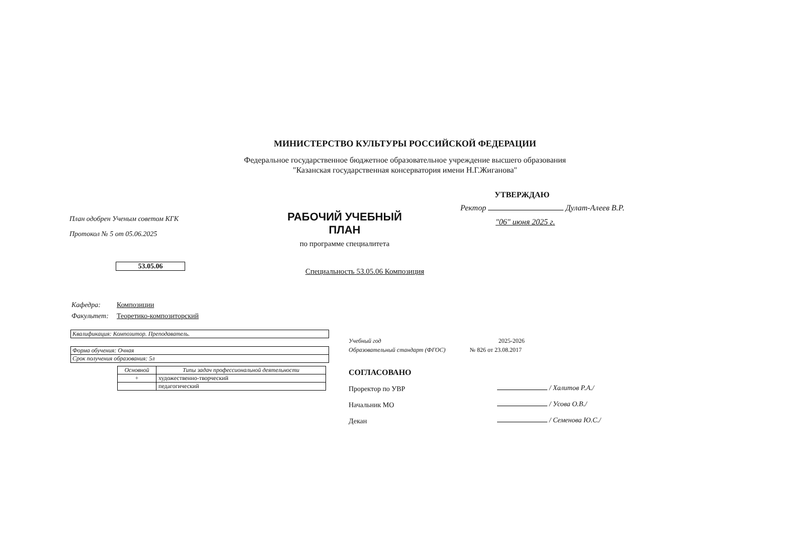МИНИСТЕРСТВО КУЛЬТУРЫ РОССИЙСКОЙ ФЕДЕРАЦИИ
Федеральное государственное бюджетное образовательное учреждение высшего образования
"Казанская государственная консерватория имени Н.Г.Жиганова"
План одобрен Ученым советом КГК
Протокол № 5 от 05.06.2025
РАБОЧИЙ УЧЕБНЫЙ
ПЛАН
по программе специалитета
Специальность 53.05.06 Композиция
УТВЕРЖДАЮ
Ректор Дулат-Алеев В.Р.
"06" июня 2025 г.
53.05.06
Кафедра: Композиции
Факультет: Теоретико-композиторский
Квалификация: Композитор. Преподаватель.
Форма обучения: Очная
Срок получения образования: 5л
| Основной | Типы задач профессиональной деятельности |
| --- | --- |
| + | художественно-творческий |
| | педагогический |
Учебный год 2025-2026
Образовательный стандарт (ФГОС) № 826 от 23.08.2017
СОГЛАСОВАНО
Проректор по УВР
Начальник МО
Декан
/ Халитов Р.А./
/ Усова О.В./
/ Семенова Ю.С./